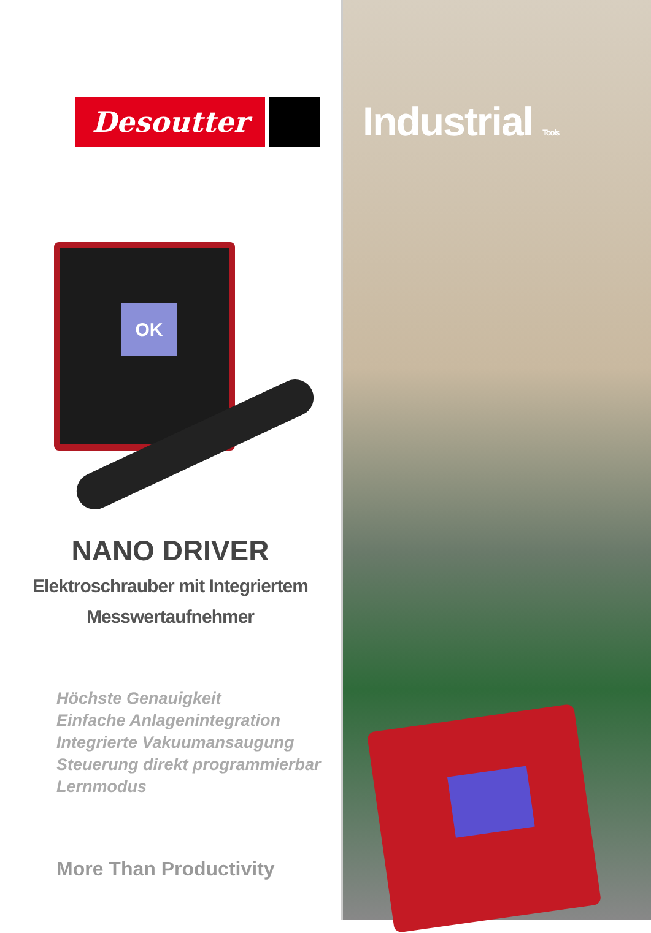Desoutter
OK
NANO DRIVER
Elektroschrauber mit Integriertem
Messwertaufnehmer
Höchste Genauigkeit
Einfache Anlagenintegration
Integrierte Vakuumansaugung
Steuerung direkt programmierbar
Lernmodus
More Than Productivity
Industrial Tools